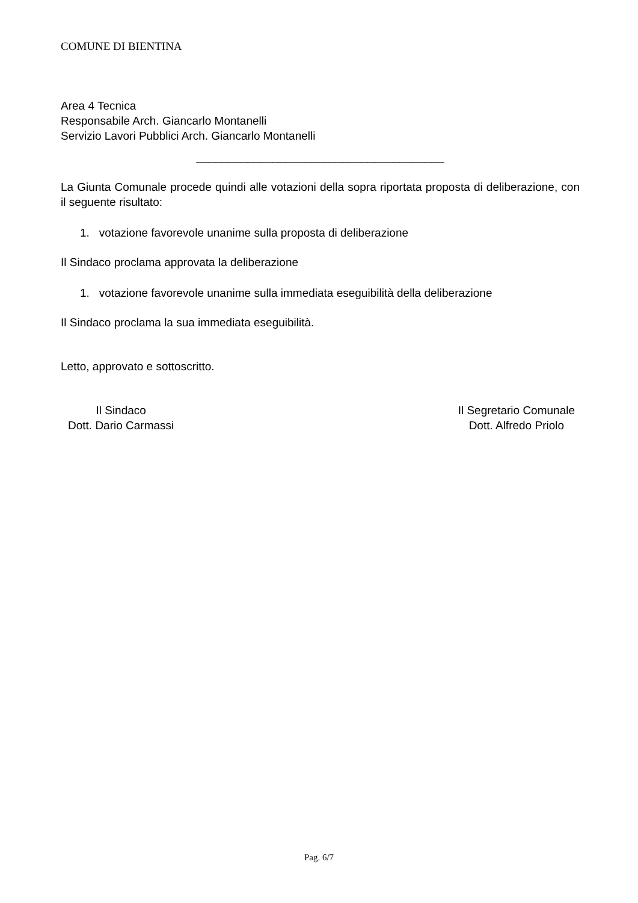COMUNE DI BIENTINA
Area 4 Tecnica
Responsabile Arch. Giancarlo Montanelli
Servizio Lavori Pubblici Arch. Giancarlo Montanelli
_______________________________________
La Giunta Comunale procede quindi alle votazioni della sopra riportata proposta di deliberazione, con il seguente risultato:
1. votazione favorevole unanime sulla proposta di deliberazione
Il Sindaco proclama approvata la deliberazione
1. votazione favorevole unanime sulla immediata eseguibilità della deliberazione
Il Sindaco proclama la sua immediata eseguibilità.
Letto, approvato e sottoscritto.
Il Sindaco
Dott. Dario Carmassi
Il Segretario Comunale
Dott. Alfredo Priolo
Pag. 6/7